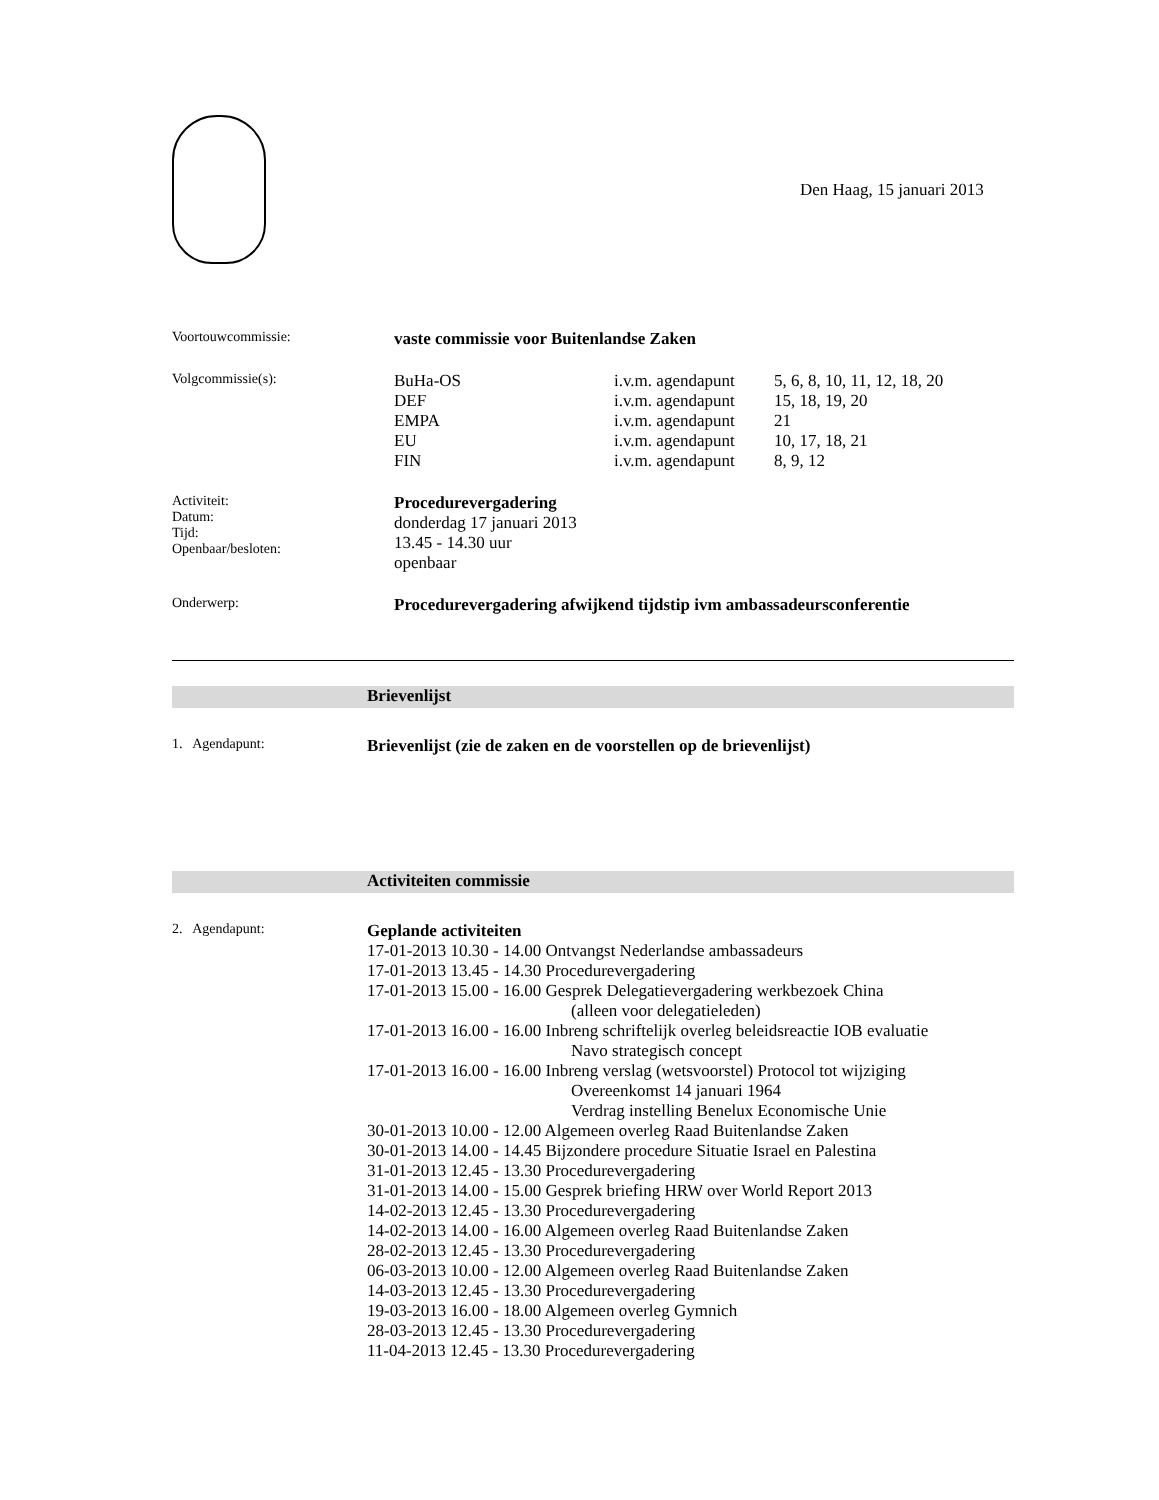Den Haag, 15 januari 2013
| Voortouwcommissie: | vaste commissie voor Buitenlandse Zaken | | |
| Volgcommissie(s): | BuHa-OS DEF EMPA EU FIN | i.v.m. agendapunt i.v.m. agendapunt i.v.m. agendapunt i.v.m. agendapunt i.v.m. agendapunt | 5, 6, 8, 10, 11, 12, 18, 20 15, 18, 19, 20 21 10, 17, 18, 21 8, 9, 12 |
| Activiteit: Datum: Tijd: Openbaar/besloten: | Procedurevergadering donderdag 17 januari 2013 13.45 - 14.30 uur openbaar | | |
| Onderwerp: | Procedurevergadering afwijkend tijdstip ivm ambassadeursconferentie | | |
Brievenlijst
| 1. Agendapunt: | Brievenlijst (zie de zaken en de voorstellen op de brievenlijst) |
Activiteiten commissie
| 2. Agendapunt: | Geplande activiteiten 17-01-2013 10.30 - 14.00 Ontvangst Nederlandse ambassadeurs 17-01-2013 13.45 - 14.30 Procedurevergadering 17-01-2013 15.00 - 16.00 Gesprek Delegatievergadering werkbezoek China (alleen voor delegatieleden) 17-01-2013 16.00 - 16.00 Inbreng schriftelijk overleg beleidsreactie IOB evaluatie Navo strategisch concept 17-01-2013 16.00 - 16.00 Inbreng verslag (wetsvoorstel) Protocol tot wijziging Overeenkomst 14 januari 1964 Verdrag instelling Benelux Economische Unie 30-01-2013 10.00 - 12.00 Algemeen overleg Raad Buitenlandse Zaken 30-01-2013 14.00 - 14.45 Bijzondere procedure Situatie Israel en Palestina 31-01-2013 12.45 - 13.30 Procedurevergadering 31-01-2013 14.00 - 15.00 Gesprek briefing HRW over World Report 2013 14-02-2013 12.45 - 13.30 Procedurevergadering 14-02-2013 14.00 - 16.00 Algemeen overleg Raad Buitenlandse Zaken 28-02-2013 12.45 - 13.30 Procedurevergadering 06-03-2013 10.00 - 12.00 Algemeen overleg Raad Buitenlandse Zaken 14-03-2013 12.45 - 13.30 Procedurevergadering 19-03-2013 16.00 - 18.00 Algemeen overleg Gymnich 28-03-2013 12.45 - 13.30 Procedurevergadering 11-04-2013 12.45 - 13.30 Procedurevergadering |